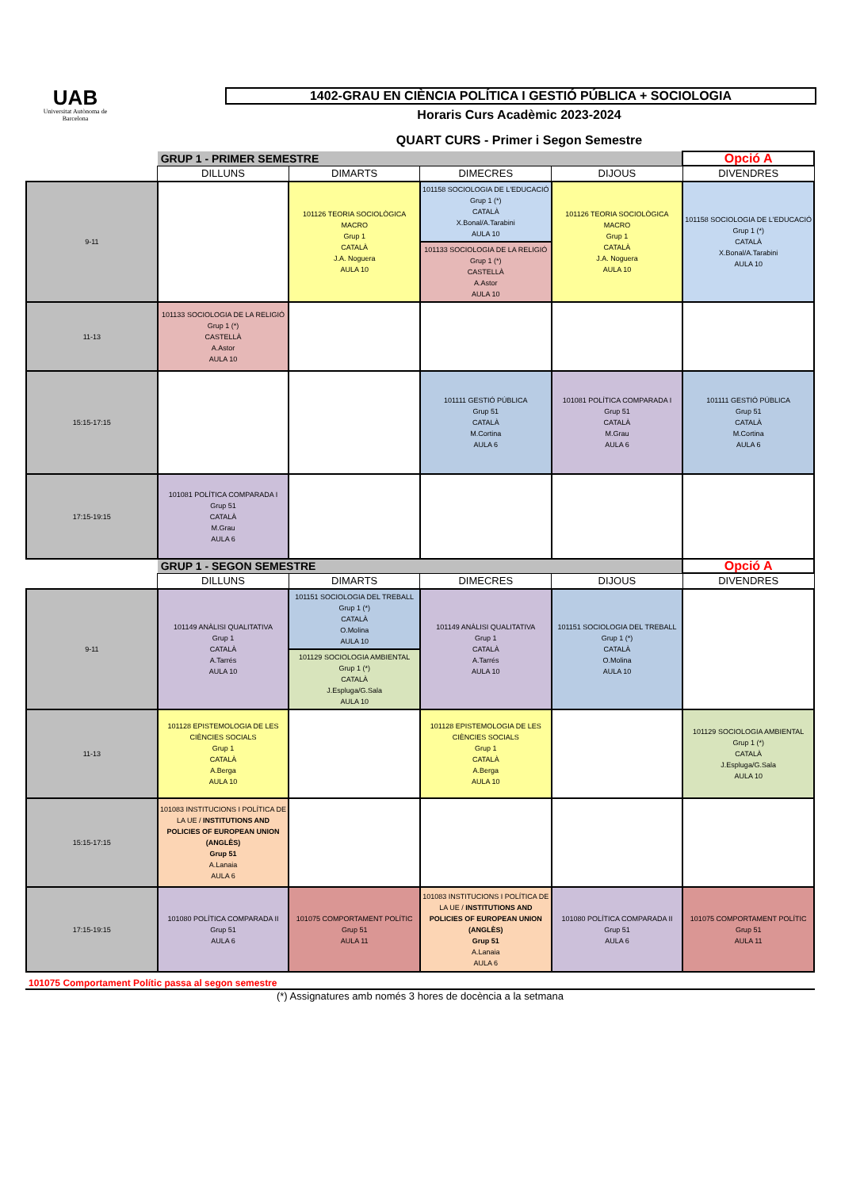UAB
Universitat Autònoma de Barcelona
1402-GRAU EN CIÈNCIA POLÍTICA I GESTIÓ PÚBLICA + SOCIOLOGIA
Horaris Curs Acadèmic 2023-2024
QUART CURS - Primer i Segon Semestre
| | GRUP 1 - PRIMER SEMESTRE | | | | Opció A |
| | DILLUNS | DIMARTS | DIMECRES | DIJOUS | DIVENDRES |
| 9-11 | | 101126 TEORIA SOCIOLÒGICA MACRO Grup 1 CATALÀ J.A. Noguera AULA 10 | 101158 SOCIOLOGIA DE L'EDUCACIÓ Grup 1 (*) CATALÀ X.Bonal/A.Tarabini AULA 10 101133 SOCIOLOGIA DE LA RELIGIÓ Grup 1 (*) CASTELLÀ A.Astor AULA 10 | 101126 TEORIA SOCIOLÒGICA MACRO Grup 1 CATALÀ J.A. Noguera AULA 10 | 101158 SOCIOLOGIA DE L'EDUCACIÓ Grup 1 (*) CATALÀ X.Bonal/A.Tarabini AULA 10 |
| 11-13 | 101133 SOCIOLOGIA DE LA RELIGIÓ Grup 1 (*) CASTELLÀ A.Astor AULA 10 | | | | |
| 15:15-17:15 | | | 101111 GESTIÓ PÚBLICA Grup 51 CATALÀ M.Cortina AULA 6 | 101081 POLÍTICA COMPARADA I Grup 51 CATALÀ M.Grau AULA 6 | 101111 GESTIÓ PÚBLICA Grup 51 CATALÀ M.Cortina AULA 6 |
| 17:15-19:15 | 101081 POLÍTICA COMPARADA I Grup 51 CATALÀ M.Grau AULA 6 | | | | |
| | GRUP 1 - SEGON SEMESTRE | | | | Opció A |
| | DILLUNS | DIMARTS | DIMECRES | DIJOUS | DIVENDRES |
| 9-11 | 101149 ANÀLISI QUALITATIVA Grup 1 CATALÀ A.Tarrés AULA 10 | 101151 SOCIOLOGIA DEL TREBALL Grup 1 (*) CATALÀ O.Molina AULA 10 101129 SOCIOLOGIA AMBIENTAL Grup 1 (*) CATALÀ J.Espluga/G.Sala AULA 10 | 101149 ANÀLISI QUALITATIVA Grup 1 CATALÀ A.Tarrés AULA 10 | 101151 SOCIOLOGIA DEL TREBALL Grup 1 (*) CATALÀ O.Molina AULA 10 | |
| 11-13 | 101128 EPISTEMOLOGIA DE LES CIÈNCIES SOCIALS Grup 1 CATALÀ A.Berga AULA 10 | | 101128 EPISTEMOLOGIA DE LES CIÈNCIES SOCIALS Grup 1 CATALÀ A.Berga AULA 10 | | 101129 SOCIOLOGIA AMBIENTAL Grup 1 (*) CATALÀ J.Espluga/G.Sala AULA 10 |
| 15:15-17:15 | 101083 INSTITUCIONS I POLÍTICA DE LA UE / INSTITUTIONS AND POLICIES OF EUROPEAN UNION (ANGLÈS) Grup 51 A.Lanaia AULA 6 | | | | |
| 17:15-19:15 | 101080 POLÍTICA COMPARADA II Grup 51 AULA 6 | 101075 COMPORTAMENT POLÍTIC Grup 51 AULA 11 | 101083 INSTITUCIONS I POLÍTICA DE LA UE / INSTITUTIONS AND POLICIES OF EUROPEAN UNION (ANGLÈS) Grup 51 A.Lanaia AULA 6 | 101080 POLÍTICA COMPARADA II Grup 51 AULA 6 | 101075 COMPORTAMENT POLÍTIC Grup 51 AULA 11 |
101075 Comportament Polític passa al segon semestre
(*) Assignatures amb només 3 hores de docència a la setmana